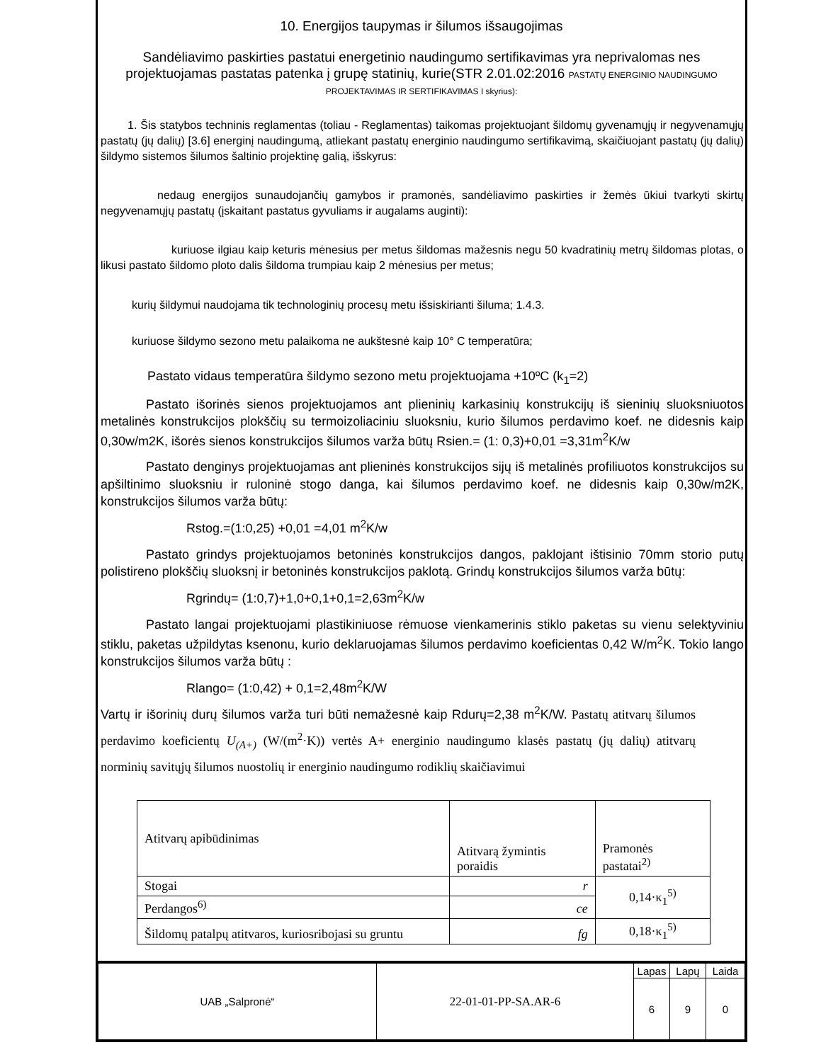10. Energijos taupymas ir šilumos išsaugojimas
Sandėliavimo paskirties pastatui energetinio naudingumo sertifikavimas yra neprivalomas nes projektuojamas pastatas patenka į grupę statinių, kurie(STR 2.01.02:2016 PASTATŲ ENERGINIO NAUDINGUMO PROJEKTAVIMAS IR SERTIFIKAVIMAS I skyrius):
1. Šis statybos techninis reglamentas (toliau - Reglamentas) taikomas projektuojant šildomų gyvenamųjų ir negyvenamųjų pastatų (jų dalių) [3.6] energinį naudingumą, atliekant pastatų energinio naudingumo sertifikavimą, skaičiuojant pastatų (jų dalių) šildymo sistemos šilumos šaltinio projektinę galią, išskyrus:
nedaug energijos sunaudojančių gamybos ir pramonės, sandėliavimo paskirties ir žemės ūkiui tvarkyti skirtų negyvenamųjų pastatų (įskaitant pastatus gyvuliams ir augalams auginti):
kuriuose ilgiau kaip keturis mėnesius per metus šildomas mažesnis negu 50 kvadratinių metrų šildomas plotas, o likusi pastato šildomo ploto dalis šildoma trumpiau kaip 2 mėnesius per metus;
kurių šildymui naudojama tik technologinių procesų metu išsiskirianti šiluma; 1.4.3.
kuriuose šildymo sezono metu palaikoma ne aukštesnė kaip 10° C temperatūra;
Pastato vidaus temperatūra šildymo sezono metu projektuojama +10ºC (k<sub>1</sub>=2)
Pastato išorinės sienos projektuojamos ant plieninių karkasinių konstrukcijų iš sieninių sluoksniuotos metalinės konstrukcijos plokščių su termoizoliaciniu sluoksniu, kurio šilumos perdavimo koef. ne didesnis kaip 0,30w/m2K, išorės sienos konstrukcijos šilumos varža būtų Rsien.= (1: 0,3)+0,01 =3,31m<sup>2</sup>K/w
Pastato denginys projektuojamas ant plieninės konstrukcijos sijų iš metalinės profiliuotos konstrukcijos su apšiltinimo sluoksniu ir ruloninė stogo danga, kai šilumos perdavimo koef. ne didesnis kaip 0,30w/m2K, konstrukcijos šilumos varža būtų:
Rstog.=(1:0,25) +0,01 =4,01 m<sup>2</sup>K/w
Pastato grindys projektuojamos betoninės konstrukcijos dangos, paklojant ištisinio 70mm storio putų polistireno plokščių sluoksnį ir betoninės konstrukcijos paklotą. Grindų konstrukcijos šilumos varža būtų:
Rgrindų= (1:0,7)+1,0+0,1+0,1=2,63m<sup>2</sup>K/w
Pastato langai projektuojami plastikiniuose rėmuose vienkamerinis stiklo paketas su vienu selektyviniu stiklu, paketas užpildytas ksenonu, kurio deklaruojamas šilumos perdavimo koeficientas 0,42 W/m<sup>2</sup>K. Tokio lango konstrukcijos šilumos varža būtų :
Rlango= (1:0,42) + 0,1=2,48m<sup>2</sup>K/W
Vartų ir išorinių durų šilumos varža turi būti nemažesnė kaip Rdurų=2,38 m<sup>2</sup>K/W. Pastatų atitvarų šilumos perdavimo koeficientų U<sub>(A+)</sub> (W/(m<sup>2</sup>·K)) vertės A+ energinio naudingumo klasės pastatų (jų dalių) atitvarų norminių savitųjų šilumos nuostolių ir energinio naudingumo rodiklių skaičiavimui
| Atitvarų apibūdinimas | Atitvarą žymintis poraidis | Pramonės pastatai<sup>2)</sup> |
| Stogai | r | 0,14·κ<sub>1</sub><sup>5)</sup> |
| Perdangos<sup>6)</sup> | ce | |
| Šildomų patalpų atitvaros, kuriosribojasi su gruntu | fg | 0,18·κ<sub>1</sub><sup>5)</sup> |
| UAB „Salpronė“ | 22-01-01-PP-SA.AR-6 | Lapas | Lapų | Laida |
| | | 6 | 9 | 0 |